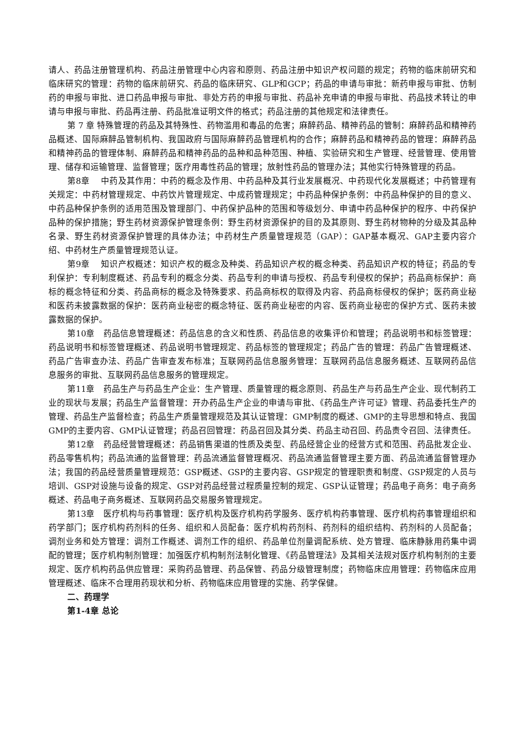请人、药品注册管理机构、药品注册管理中心内容和原则、药品注册中知识产权问题的规定；药物的临床前研究和临床研究的管理：药物的临床前研究、药品的临床研究、GLP和GCP；药品的申请与审批：新药申报与审批、仿制药的申报与审批、进口药品申报与审批、非处方药的申报与审批、药品补充申请的申报与审批、药品技术转让的申请与申报与审批、药品再注册、药品批准证明文件的格式；药品注册的其他规定和法律责任。
第 7 章 特殊管理的药品及其特殊性、药物滥用和毒品的危害；麻醉药品、精神药品的管制：麻醉药品和精神药品概述、国际麻醉品管制机构、我国政府与国际麻醉药品管理机构的合作；麻醉药品和精神药品的管理：麻醉药品和精神药品的管理体制、麻醉药品和精神药品的品种和品种范围、种植、实验研究和生产管理、经营管理、使用管理、储存和运输管理、监督管理；医疗用毒性药品的管理；放射性药品的管理办法；其他实行特殊管理的药品。
第8章　 中药及其作用：中药的概念及作用、中药品种及其行业发展概况、中药现代化发展概述；中药管理有关规定：中药材管理规定、中药饮片管理规定、中成药管理规定；中药品种保护条例：中药品种保护的目的意义、中药品种保护条例的适用范围及管理部门、中药保护品种的范围和等级划分、申请中药品种保护的程序、中药保护品种的保护措施；野生药材资源保护管理条例：野生药材资源保护的目的及其原则、野生药材物种的分级及其品种名录、野生药材资源保护管理的具体办法；中药材生产质量管理规范（GAP）：GAP基本概况、GAP主要内容介绍、中药材生产质量管理规范认证。
第9章　 知识产权概述：知识产权的概念及种类、药品知识产权的概念种类、药品知识产权的特征；药品的专利保护：专利制度概述、药品专利的概念分类、药品专利的申请与授权、药品专利侵权的保护；药品商标保护：商标的概念特征和分类、药品商标的概念及特殊要求、药品商标权的取得及内容、药品商标侵权的保护；医药商业秘和医药未披露数据的保护：医药商业秘密的概念特征、医药商业秘密的内容、医药商业秘密的保护方式、医药未披露数据的保护。
第10章　药品信息管理概述：药品信息的含义和性质、药品信息的收集评价和管理；药品说明书和标签管理：药品说明书和标签管理概述、药品说明书管理规定、药品标签的管理规定；药品广告的管理：药品广告管理概述、药品广告审查办法、药品广告审查发布标准；互联网药品信息服务管理：互联网药品信息服务概述、互联网药品信息服务的审批、互联网药品信息服务的管理规定。
第11章　药品生产与药品生产企业：生产管理、质量管理的概念原则、药品生产与药品生产企业、现代制药工业的现状与发展；药品生产监督管理：开办药品生产企业的申请与审批、《药品生产许可证》管理、药品委托生产的管理、药品生产监督检查；药品生产质量管理规范及其认证管理：GMP制度的概述、GMP的主导思想和特点、我国GMP的主要内容、GMP认证管理；药品召回管理：药品召回及其分类、药品主动召回、药品责令召回、法律责任。
第12章　药品经营管理概述：药品销售渠道的性质及类型、药品经营企业的经营方式和范围、药品批发企业、药品零售机构；药品流通的监督管理：药品流通监督管理概况、药品流通监督管理主要方面、药品流通监督管理办法；我国的药品经营质量管理规范：GSP概述、GSP的主要内容、GSP规定的管理职责和制度、GSP规定的人员与培训、GSP对设施与设备的规定、GSP对药品经营过程质量控制的规定、GSP认证管理；药品电子商务：电子商务概述、药品电子商务概述、互联网药品交易服务管理规定。
第13章　医疗机构与药事管理：医疗机构及医疗机构药学服务、医疗机构药事管理、医疗机构药事管理组织和药学部门；医疗机构药剂科的任务、组织和人员配备：医疗机构药剂科、药剂科的组织结构、药剂科的人员配备；调剂业务和处方管理：调剂工作概述、调剂工作的组织、药品单位剂量调配系统、处方管理、临床静脉用药集中调配的管理；医疗机构制剂管理：加强医疗机构制剂法制化管理、《药品管理法》及其相关法规对医疗机构制剂的主要规定、医疗机构药品供应管理：采购药品管理、药品保管、药品分级管理制度；药物临床应用管理：药物临床应用管理概述、临床不合理用药现状和分析、药物临床应用管理的实施、药学保健。
二、药理学
第1-4章 总论